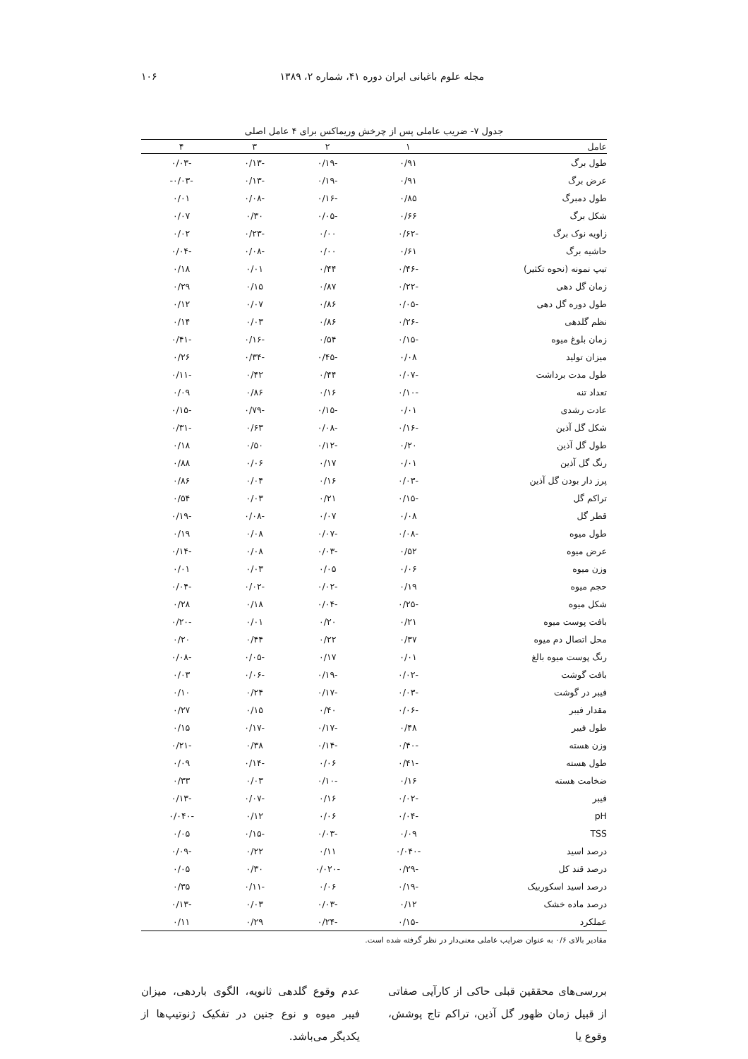مجله علوم باغبانی ایران دوره ۴۱، شماره ۲، ۱۳۸۹ ۱۰۶
جدول ۷- ضریب عاملی پس از چرخش وریماکس برای ۴ عامل اصلی
| عامل | ۱ | ۲ | ۳ | ۴ |
| --- | --- | --- | --- | --- |
| طول برگ | ۰/۹۱ | -۰/۱۹ | -۰/۱۳ | -۰/۰۳ |
| عرض برگ | ۰/۹۱ | -۰/۱۹ | -۰/۱۳ | -۰/۰۳- |
| طول دمبرگ | ۰/۸۵ | -۰/۱۶ | -۰/۰۸ | ۰/۰۱ |
| شکل برگ | ۰/۶۶ | -۰/۰۵ | ۰/۳۰ | ۰/۰۷ |
| زاویه نوک برگ | -۰/۶۲ | ۰/۰۰ | -۰/۲۳ | ۰/۰۲ |
| حاشیه برگ | ۰/۶۱ | ۰/۰۰ | -۰/۰۸ | -۰/۰۴ |
| تیپ نمونه (نحوه تکثیر) | -۰/۴۶ | ۰/۴۴ | ۰/۰۱ | ۰/۱۸ |
| زمان گل دهی | -۰/۲۲ | ۰/۸۷ | ۰/۱۵ | ۰/۲۹ |
| طول دوره گل دهی | -۰/۰۵ | ۰/۸۶ | ۰/۰۷ | ۰/۱۲ |
| نظم گلدهی | -۰/۲۶ | ۰/۸۶ | ۰/۰۳ | ۰/۱۴ |
| زمان بلوغ میوه | -۰/۱۵ | ۰/۵۴ | -۰/۱۶ | -۰/۴۱ |
| میزان تولید | ۰/۰۸ | -۰/۴۵ | -۰/۳۴ | ۰/۲۶ |
| طول مدت برداشت | -۰/۰۷ | ۰/۴۴ | ۰/۴۲ | -۰/۱۱ |
| تعداد تنه | -۰/۱۰ | ۰/۱۶ | ۰/۸۶ | ۰/۰۹ |
| عادت رشدی | ۰/۰۱ | -۰/۱۵ | -۰/۷۹ | -۰/۱۵ |
| شکل گل آذین | -۰/۱۶ | -۰/۰۸ | ۰/۶۳ | -۰/۳۱ |
| طول گل آذین | ۰/۲۰ | -۰/۱۲ | ۰/۵۰ | ۰/۱۸ |
| رنگ گل آذین | ۰/۰۱ | ۰/۱۷ | ۰/۰۶ | ۰/۸۸ |
| پرز دار بودن گل آذین | -۰/۰۳ | ۰/۱۶ | ۰/۰۴ | ۰/۸۶ |
| تراکم گل | -۰/۱۵ | ۰/۲۱ | ۰/۰۳ | ۰/۵۴ |
| قطر گل | ۰/۰۸ | ۰/۰۷ | -۰/۰۸ | -۰/۱۹ |
| طول میوه | -۰/۰۸ | -۰/۰۷ | ۰/۰۸ | ۰/۱۹ |
| عرض میوه | ۰/۵۲ | -۰/۰۳ | ۰/۰۸ | -۰/۱۴ |
| وزن میوه | ۰/۰۶ | ۰/۰۵ | ۰/۰۳ | ۰/۰۱ |
| حجم میوه | ۰/۱۹ | -۰/۰۲ | -۰/۰۲ | -۰/۰۴ |
| شکل میوه | -۰/۲۵ | -۰/۰۴ | ۰/۱۸ | ۰/۲۸ |
| بافت پوست میوه | ۰/۲۱ | ۰/۲۰ | ۰/۰۱ | -۰/۲۰ |
| محل اتصال دم میوه | ۰/۳۷ | ۰/۲۲ | ۰/۴۴ | ۰/۲۰ |
| رنگ پوست میوه بالغ | ۰/۰۱ | ۰/۱۷ | -۰/۰۵ | -۰/۰۸ |
| بافت گوشت | -۰/۰۲ | -۰/۱۹ | -۰/۰۶ | ۰/۰۳ |
| فیبر در گوشت | -۰/۰۳ | -۰/۱۷ | ۰/۲۴ | ۰/۱۰ |
| مقدار فیبر | -۰/۰۶ | ۰/۴۰ | ۰/۱۵ | ۰/۲۷ |
| طول فیبر | ۰/۴۸ | -۰/۱۷ | -۰/۱۷ | ۰/۱۵ |
| وزن هسته | -۰/۴۰ | -۰/۱۴ | ۰/۳۸ | -۰/۲۱ |
| طول هسته | -۰/۴۱ | ۰/۰۶ | -۰/۱۴ | ۰/۰۹ |
| ضخامت هسته | ۰/۱۶ | -۰/۱۰ | ۰/۰۳ | ۰/۳۳ |
| فیبر | -۰/۰۲ | ۰/۱۶ | -۰/۰۷ | -۰/۱۳ |
| pH | -۰/۰۴ | ۰/۰۶ | ۰/۱۲ | -۰/۰۴۰ |
| TSS | ۰/۰۹ | -۰/۰۳ | -۰/۱۵ | ۰/۰۵ |
| درصد اسید | -۰/۰۴۰ | ۰/۱۱ | ۰/۲۲ | -۰/۰۹ |
| درصد قند کل | -۰/۲۹ | -۰/۰۲۰ | ۰/۳۰ | ۰/۰۵ |
| درصد اسید اسکوربیک | -۰/۱۹ | ۰/۰۶ | -۰/۱۱ | ۰/۳۵ |
| درصد ماده خشک | ۰/۱۲ | -۰/۰۳ | ۰/۰۳ | -۰/۱۳ |
| عملکرد | -۰/۱۵ | -۰/۲۴ | ۰/۲۹ | ۰/۱۱ |
مقادیر بالای ۰/۶ به عنوان ضرایب عاملی معنی‌دار در نظر گرفته شده است.
بررسی‌های محققین قبلی حاکی از کارآیی صفاتی از قبیل زمان ظهور گل آذین، تراکم تاج پوشش، وقوع یا
عدم وقوع گلدهی ثانویه، الگوی باردهی، میزان فیبر میوه و نوع جنین در تفکیک ژنوتیپ‌ها از یکدیگر می‌باشد.